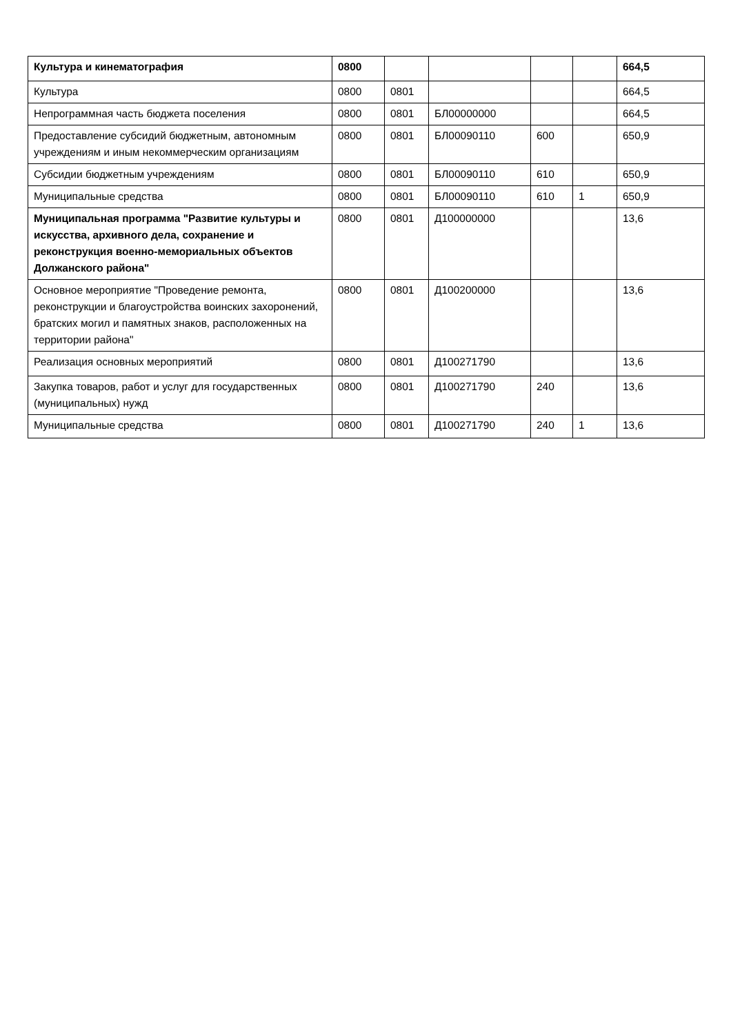| Культура и кинематография | 0800 | | | | | 664,5 |
| Культура | 0800 | 0801 | | | | 664,5 |
| Непрограммная часть бюджета поселения | 0800 | 0801 | БЛ00000000 | | | 664,5 |
| Предоставление субсидий бюджетным, автономным учреждениям и иным некоммерческим организациям | 0800 | 0801 | БЛ00090110 | 600 | | 650,9 |
| Субсидии бюджетным учреждениям | 0800 | 0801 | БЛ00090110 | 610 | | 650,9 |
| Муниципальные средства | 0800 | 0801 | БЛ00090110 | 610 | 1 | 650,9 |
| Муниципальная программа "Развитие культуры и искусства, архивного дела, сохранение и реконструкция военно-мемориальных объектов Должанского района" | 0800 | 0801 | Д100000000 | | | 13,6 |
| Основное мероприятие "Проведение ремонта, реконструкции и благоустройства воинских захоронений, братских могил и памятных знаков, расположенных на территории района" | 0800 | 0801 | Д100200000 | | | 13,6 |
| Реализация основных мероприятий | 0800 | 0801 | Д100271790 | | | 13,6 |
| Закупка товаров, работ и услуг для государственных (муниципальных) нужд | 0800 | 0801 | Д100271790 | 240 | | 13,6 |
| Муниципальные средства | 0800 | 0801 | Д100271790 | 240 | 1 | 13,6 |